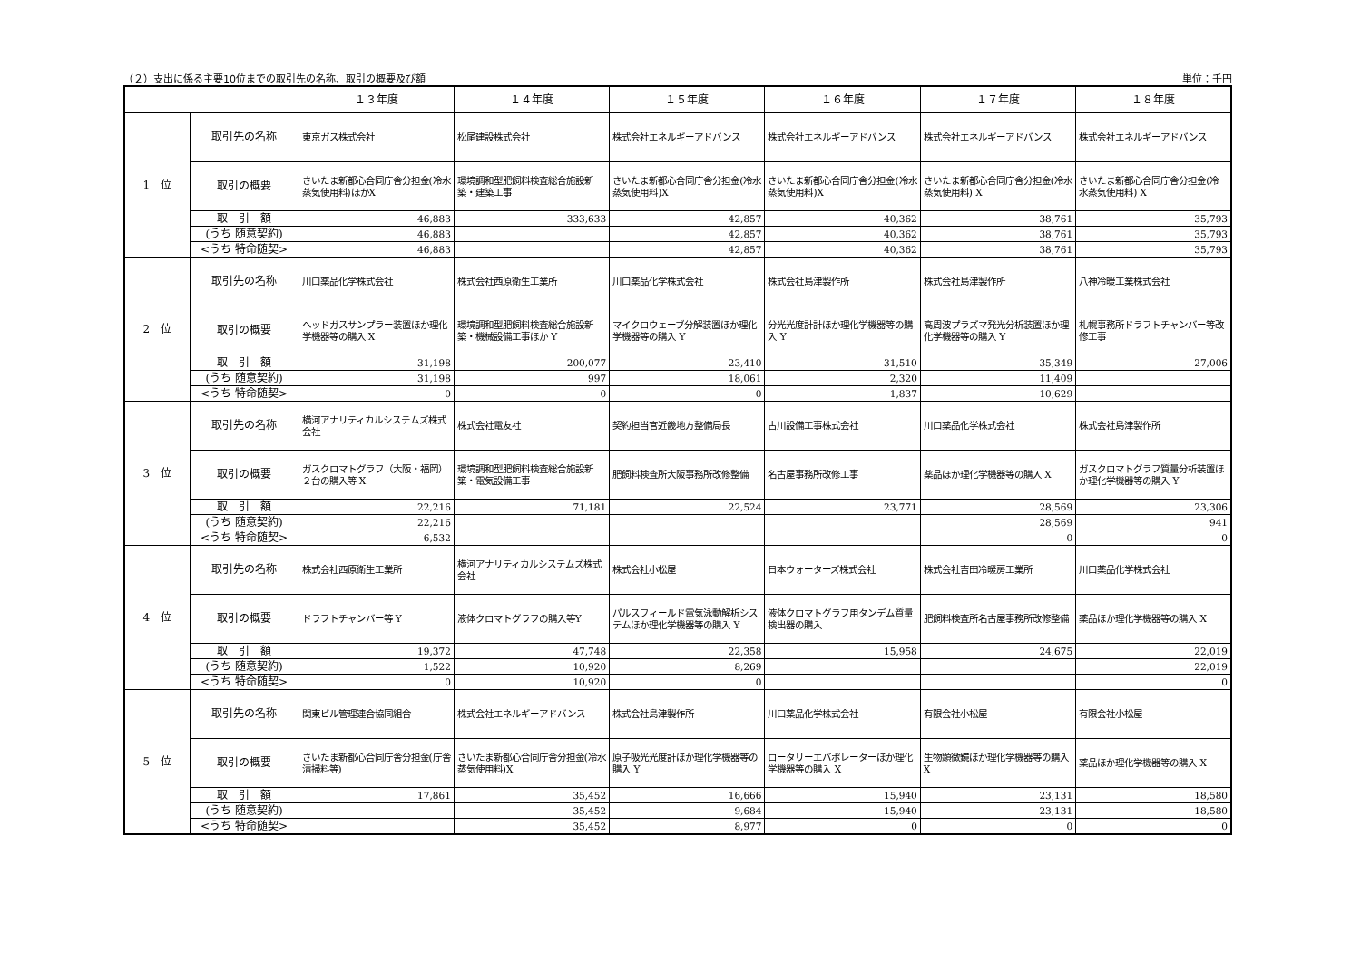（２）支出に係る主要10位までの取引先の名称、取引の概要及び額 単位：千円
| | | １３年度 | １４年度 | １５年度 | １６年度 | １７年度 | １８年度 |
| --- | --- | --- | --- | --- | --- | --- | --- |
| 1 位 | 取引先の名称 | 東京ガス株式会社 | 松尾建設株式会社 | 株式会社エネルギーアドバンス | 株式会社エネルギーアドバンス | 株式会社エネルギーアドバンス | 株式会社エネルギーアドバンス |
| | 取引の概要 | さいたま新都心合同庁舎分担金(冷水蒸気使用料)ほかX | 環境調和型肥飼料検査総合施設新築・建築工事 | さいたま新都心合同庁舎分担金(冷水蒸気使用料)X | さいたま新都心合同庁舎分担金(冷水蒸気使用料)X | さいたま新都心合同庁舎分担金(冷水蒸気使用料) X | さいたま新都心合同庁舎分担金(冷水蒸気使用料) X |
| | 取 引 額 | 46,883 | 333,633 | 42,857 | 40,362 | 38,761 | 35,793 |
| | (うち 随意契約) | 46,883 | | 42,857 | 40,362 | 38,761 | 35,793 |
| | <うち 特命随契> | 46,883 | | 42,857 | 40,362 | 38,761 | 35,793 |
| 2 位 | 取引先の名称 | 川口薬品化学株式会社 | 株式会社西原衛生工業所 | 川口薬品化学株式会社 | 株式会社島津製作所 | 株式会社島津製作所 | 八神冷暖工業株式会社 |
| | 取引の概要 | ヘッドガスサンプラー装置ほか理化学機器等の購入 X | 環境調和型肥飼料検査総合施設新築・機械設備工事ほか Y | マイクロウェーブ分解装置ほか理化学機器等の購入 Y | 分光光度計計ほか理化学機器等の購入 Y | 高周波プラズマ発光分析装置ほか理化学機器等の購入 Y | 札幌事務所ドラフトチャンバー等改修工事 |
| | 取 引 額 | 31,198 | 200,077 | 23,410 | 31,510 | 35,349 | 27,006 |
| | (うち 随意契約) | 31,198 | 997 | 18,061 | 2,320 | 11,409 | |
| | <うち 特命随契> | 0 | 0 | 0 | 1,837 | 10,629 | |
| 3 位 | 取引先の名称 | 横河アナリティカルシステムズ株式会社 | 株式会社電友社 | 契約担当官近畿地方整備局長 | 古川設備工事株式会社 | 川口薬品化学株式会社 | 株式会社島津製作所 |
| | 取引の概要 | ガスクロマトグラフ（大阪・福岡）２台の購入等 X | 環境調和型肥飼料検査総合施設新築・電気設備工事 | 肥飼料検査所大阪事務所改修整備 | 名古屋事務所改修工事 | 薬品ほか理化学機器等の購入 X | ガスクロマトグラフ質量分析装置ほか理化学機器等の購入 Y |
| | 取 引 額 | 22,216 | 71,181 | 22,524 | 23,771 | 28,569 | 23,306 |
| | (うち 随意契約) | 22,216 | | | | 28,569 | 941 |
| | <うち 特命随契> | 6,532 | | | | 0 | 0 |
| 4 位 | 取引先の名称 | 株式会社西原衛生工業所 | 横河アナリティカルシステムズ株式会社 | 株式会社小松屋 | 日本ウォーターズ株式会社 | 株式会社吉田冷暖房工業所 | 川口薬品化学株式会社 |
| | 取引の概要 | ドラフトチャンバー等 Y | 液体クロマトグラフの購入等Y | パルスフィールド電気泳動解析システムほか理化学機器等の購入 Y | 液体クロマトグラフ用タンデム質量検出器の購入 | 肥飼料検査所名古屋事務所改修整備 | 薬品ほか理化学機器等の購入 X |
| | 取 引 額 | 19,372 | 47,748 | 22,358 | 15,958 | 24,675 | 22,019 |
| | (うち 随意契約) | 1,522 | 10,920 | 8,269 | | | 22,019 |
| | <うち 特命随契> | 0 | 10,920 | 0 | | | 0 |
| 5 位 | 取引先の名称 | 関東ビル管理連合協同組合 | 株式会社エネルギーアドバンス | 株式会社島津製作所 | 川口薬品化学株式会社 | 有限会社小松屋 | 有限会社小松屋 |
| | 取引の概要 | さいたま新都心合同庁舎分担金(庁舎清掃料等) | さいたま新都心合同庁舎分担金(冷水蒸気使用料)X | 原子吸光光度計ほか理化学機器等の購入 Y | ロータリーエバポレーターほか理化学機器等の購入 X | 生物顕微鏡ほか理化学機器等の購入 X | 薬品ほか理化学機器等の購入 X |
| | 取 引 額 | 17,861 | 35,452 | 16,666 | 15,940 | 23,131 | 18,580 |
| | (うち 随意契約) | | 35,452 | 9,684 | 15,940 | 23,131 | 18,580 |
| | <うち 特命随契> | | 35,452 | 8,977 | 0 | 0 | 0 |